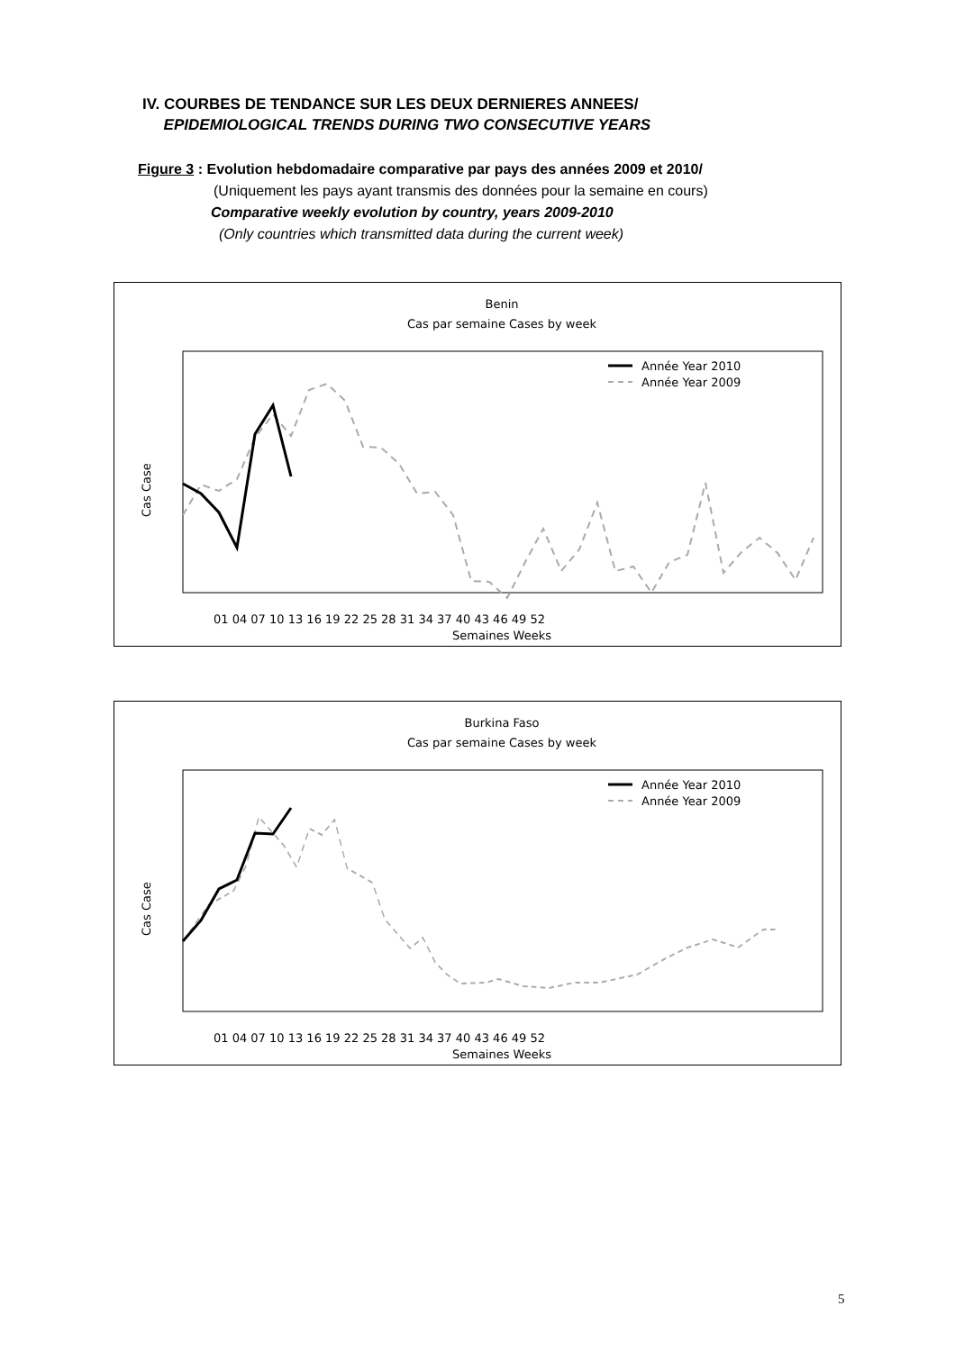IV. COURBES DE TENDANCE SUR LES DEUX DERNIERES ANNEES/
EPIDEMIOLOGICAL TRENDS DURING TWO CONSECUTIVE YEARS
Figure 3 : Evolution hebdomadaire comparative par pays des années 2009 et 2010/
(Uniquement les pays ayant transmis des données pour la semaine en cours)
Comparative weekly evolution by country, years 2009-2010
(Only countries which transmitted data during the current week)
Benin
Cas par semaine Cases by week
Année Year 2010
Année Year 2009
Cas Case
01 04 07 10 13 16 19 22 25 28 31 34 37 40 43 46 49 52
Semaines Weeks
Burkina Faso
Cas par semaine Cases by week
Année Year 2010
Année Year 2009
Cas Case
01 04 07 10 13 16 19 22 25 28 31 34 37 40 43 46 49 52
Semaines Weeks
5